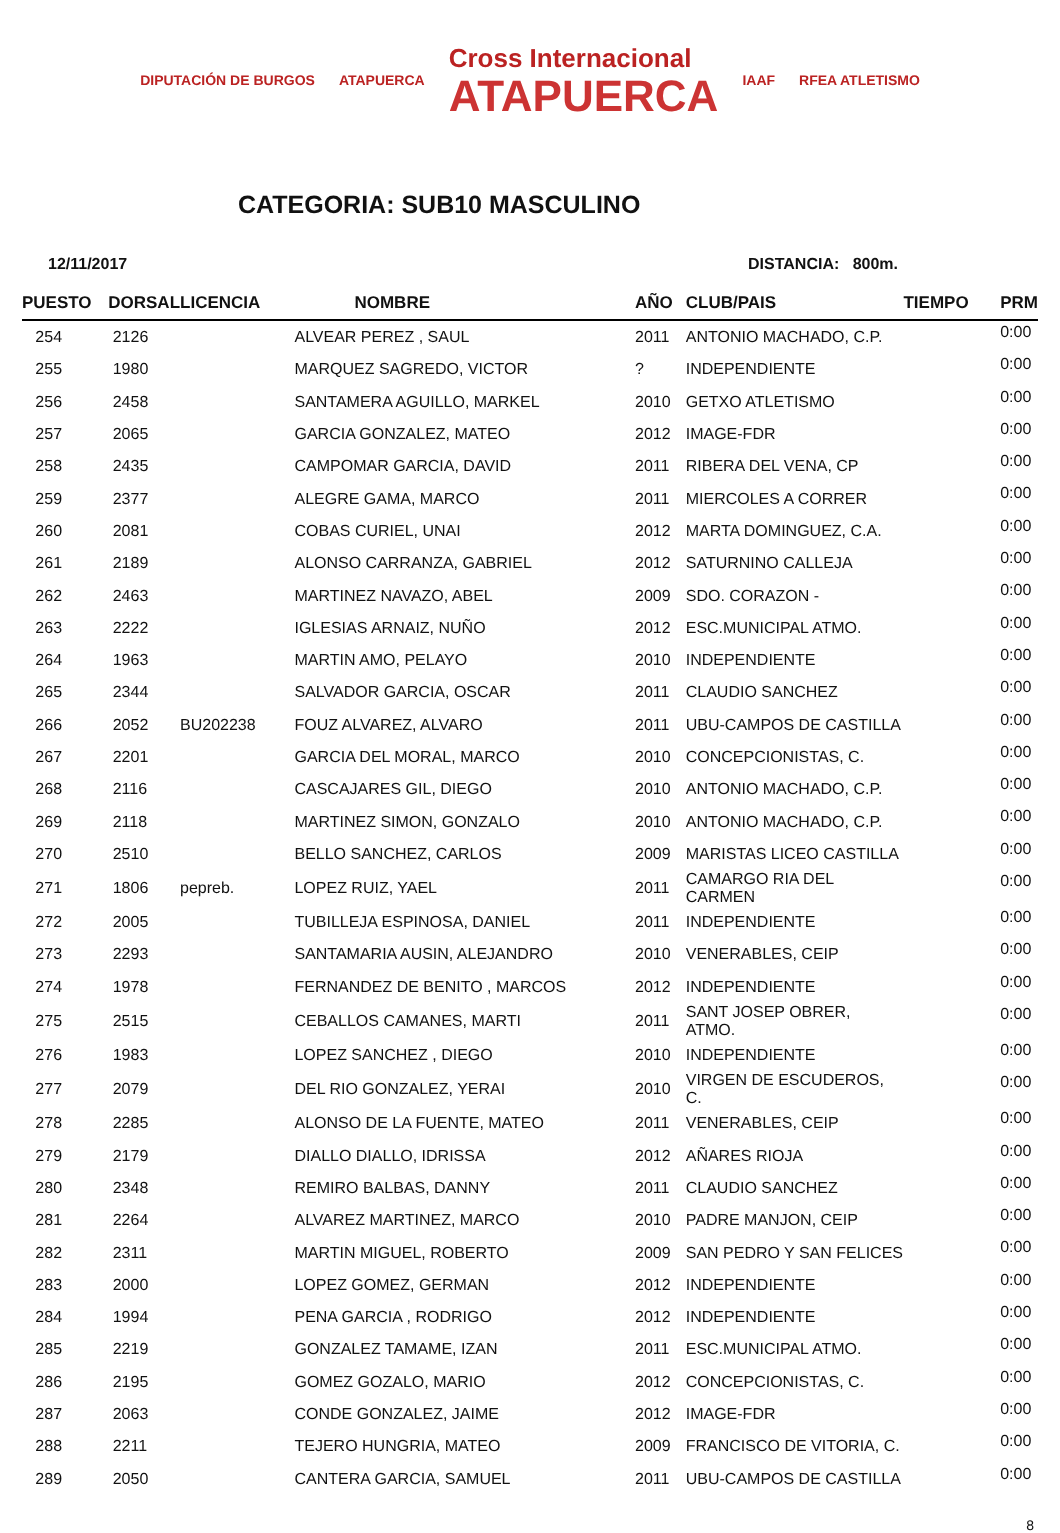DIPUTACIÓN DE BURGOS ATAPUERCA Cross Internacional
ATAPUERCA IAAF RFEA ATLETISMO
CATEGORIA: SUB10 MASCULINO
12/11/2017 DISTANCIA: 800m.
| PUESTO | DORSAL | LICENCIA | NOMBRE | AÑO | CLUB/PAIS | TIEMPO | PRM |
| --- | --- | --- | --- | --- | --- | --- | --- |
| 254 | 2126 | | ALVEAR PEREZ , SAUL | 2011 | ANTONIO MACHADO, C.P. | | 0:00 |
| 255 | 1980 | | MARQUEZ SAGREDO, VICTOR | ? | INDEPENDIENTE | | 0:00 |
| 256 | 2458 | | SANTAMERA AGUILLO, MARKEL | 2010 | GETXO ATLETISMO | | 0:00 |
| 257 | 2065 | | GARCIA GONZALEZ, MATEO | 2012 | IMAGE-FDR | | 0:00 |
| 258 | 2435 | | CAMPOMAR GARCIA, DAVID | 2011 | RIBERA DEL VENA, CP | | 0:00 |
| 259 | 2377 | | ALEGRE GAMA, MARCO | 2011 | MIERCOLES A CORRER | | 0:00 |
| 260 | 2081 | | COBAS CURIEL, UNAI | 2012 | MARTA DOMINGUEZ, C.A. | | 0:00 |
| 261 | 2189 | | ALONSO CARRANZA, GABRIEL | 2012 | SATURNINO CALLEJA | | 0:00 |
| 262 | 2463 | | MARTINEZ NAVAZO, ABEL | 2009 | SDO. CORAZON - | | 0:00 |
| 263 | 2222 | | IGLESIAS ARNAIZ, NUÑO | 2012 | ESC.MUNICIPAL ATMO. | | 0:00 |
| 264 | 1963 | | MARTIN AMO, PELAYO | 2010 | INDEPENDIENTE | | 0:00 |
| 265 | 2344 | | SALVADOR GARCIA, OSCAR | 2011 | CLAUDIO SANCHEZ | | 0:00 |
| 266 | 2052 | BU202238 | FOUZ ALVAREZ, ALVARO | 2011 | UBU-CAMPOS DE CASTILLA | | 0:00 |
| 267 | 2201 | | GARCIA DEL MORAL, MARCO | 2010 | CONCEPCIONISTAS, C. | | 0:00 |
| 268 | 2116 | | CASCAJARES GIL, DIEGO | 2010 | ANTONIO MACHADO, C.P. | | 0:00 |
| 269 | 2118 | | MARTINEZ SIMON, GONZALO | 2010 | ANTONIO MACHADO, C.P. | | 0:00 |
| 270 | 2510 | | BELLO SANCHEZ, CARLOS | 2009 | MARISTAS LICEO CASTILLA | | 0:00 |
| 271 | 1806 | pepreb. | LOPEZ RUIZ, YAEL | 2011 | CAMARGO RIA DEL CARMEN | | 0:00 |
| 272 | 2005 | | TUBILLEJA ESPINOSA, DANIEL | 2011 | INDEPENDIENTE | | 0:00 |
| 273 | 2293 | | SANTAMARIA AUSIN, ALEJANDRO | 2010 | VENERABLES, CEIP | | 0:00 |
| 274 | 1978 | | FERNANDEZ DE BENITO , MARCOS | 2012 | INDEPENDIENTE | | 0:00 |
| 275 | 2515 | | CEBALLOS CAMANES, MARTI | 2011 | SANT JOSEP OBRER, ATMO. | | 0:00 |
| 276 | 1983 | | LOPEZ SANCHEZ , DIEGO | 2010 | INDEPENDIENTE | | 0:00 |
| 277 | 2079 | | DEL RIO GONZALEZ, YERAI | 2010 | VIRGEN DE ESCUDEROS, C. | | 0:00 |
| 278 | 2285 | | ALONSO DE LA FUENTE, MATEO | 2011 | VENERABLES, CEIP | | 0:00 |
| 279 | 2179 | | DIALLO DIALLO, IDRISSA | 2012 | AÑARES RIOJA | | 0:00 |
| 280 | 2348 | | REMIRO BALBAS, DANNY | 2011 | CLAUDIO SANCHEZ | | 0:00 |
| 281 | 2264 | | ALVAREZ MARTINEZ, MARCO | 2010 | PADRE MANJON, CEIP | | 0:00 |
| 282 | 2311 | | MARTIN MIGUEL, ROBERTO | 2009 | SAN PEDRO Y SAN FELICES | | 0:00 |
| 283 | 2000 | | LOPEZ GOMEZ, GERMAN | 2012 | INDEPENDIENTE | | 0:00 |
| 284 | 1994 | | PENA GARCIA , RODRIGO | 2012 | INDEPENDIENTE | | 0:00 |
| 285 | 2219 | | GONZALEZ TAMAME, IZAN | 2011 | ESC.MUNICIPAL ATMO. | | 0:00 |
| 286 | 2195 | | GOMEZ GOZALO, MARIO | 2012 | CONCEPCIONISTAS, C. | | 0:00 |
| 287 | 2063 | | CONDE GONZALEZ, JAIME | 2012 | IMAGE-FDR | | 0:00 |
| 288 | 2211 | | TEJERO HUNGRIA, MATEO | 2009 | FRANCISCO DE VITORIA, C. | | 0:00 |
| 289 | 2050 | | CANTERA GARCIA, SAMUEL | 2011 | UBU-CAMPOS DE CASTILLA | | 0:00 |
8